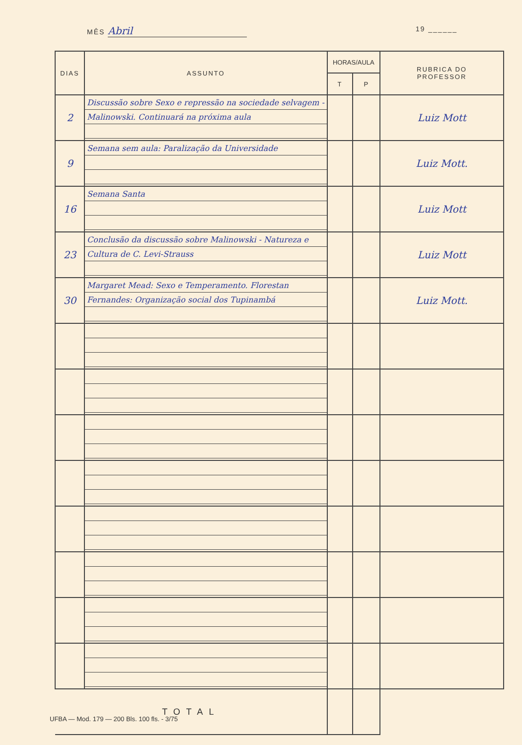MÊS Abril
19 ______
| DIAS | ASSUNTO | HORAS/AULA | | RUBRICA DO PROFESSOR |
| --- | --- | --- | --- | --- |
| | | T | P | |
| 2 | Discussão sobre Sexo e repressão na sociedade selvagem - Malinowski. Continuará na próxima aula | | | Luiz Mott |
| 9 | Semana sem aula: Paralização da Universidade | | | Luiz Mott. |
| 16 | Semana Santa | | | Luiz Mott |
| 23 | Conclusão da discussão sobre Malinowski - Natureza e Cultura de C. Levi-Strauss | | | Luiz Mott |
| 30 | Margaret Mead: Sexo e Temperamento. Florestan Fernandes: Organização social dos Tupinambá | | | Luiz Mott. |
| TOTAL | | | | |
UFBA — Mod. 179 — 200 Bls. 100 fls. - 3/75